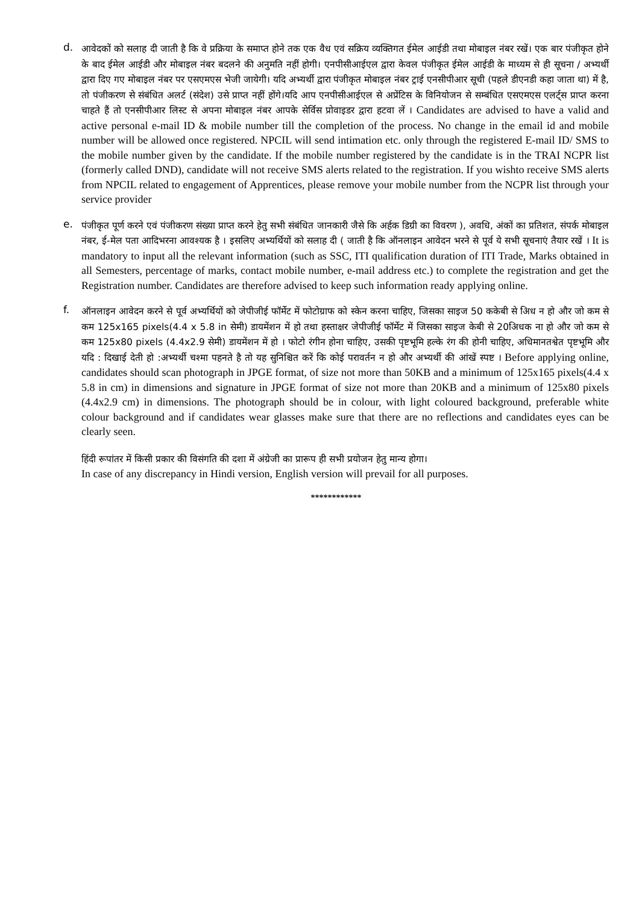d.
आवेदकों को सलाह दी जाती है कि वे प्रक्रिया के समाप्त होने तक एक वैध एवं सक्रिय व्यक्तिगत ईमेल आईडी तथा मोबाइल नंबर रखें। एक बार पंजीकृत होने के बाद ईमेल आईडी और मोबाइल नंबर बदलने की अनुमति नहीं होगी। एनपीसीआईएल द्वारा केवल पंजीकृत ईमेल आईडी के माध्यम से ही सूचना / अभ्यर्थी द्वारा दिए गए मोबाइल नंबर पर एसएमएस भेजी जायेगी। यदि अभ्यर्थी द्वारा पंजीकृत मोबाइल नंबर ट्राई एनसीपीआर सूची (पहले डीएनडी कहा जाता था) में है, तो पंजीकरण से संबंधित अलर्ट (संदेश) उसे प्राप्त नहीं होंगे।यदि आप एनपीसीआईएल से अप्रेंटिस के विनियोजन से सम्बंधित एसएमएस एलर्ट्स प्राप्त करना चाहते हैं तो एनसीपीआर लिस्ट से अपना मोबाइल नंबर आपके सेर्विस प्रोवाइडर द्वारा हटवा लें । Candidates are advised to have a valid and active personal e-mail ID & mobile number till the completion of the process. No change in the email id and mobile number will be allowed once registered. NPCIL will send intimation etc. only through the registered E-mail ID/ SMS to the mobile number given by the candidate. If the mobile number registered by the candidate is in the TRAI NCPR list (formerly called DND), candidate will not receive SMS alerts related to the registration. If you wishto receive SMS alerts from NPCIL related to engagement of Apprentices, please remove your mobile number from the NCPR list through your service provider
e.
पंजीकृत पूर्ण करने एवं पंजीकरण संख्या प्राप्त करने हेतु सभी संबंधित जानकारी जैसे कि अर्हक डिग्री का विवरण ), अवधि, अंकों का प्रतिशत, संपर्क मोबाइल नंबर, ई-मेल पता आदिभरना आवश्यक है । इसलिए अभ्यर्थियों को सलाह दी ( जाती है कि ऑनलाइन आवेदन भरने से पूर्व ये सभी सूचनाएं तैयार रखें । It is mandatory to input all the relevant information (such as SSC, ITI qualification duration of ITI Trade, Marks obtained in all Semesters, percentage of marks, contact mobile number, e-mail address etc.) to complete the registration and get the Registration number. Candidates are therefore advised to keep such information ready applying online.
f.
ऑनलाइन आवेदन करने से पूर्व अभ्यर्थियों को जेपीजीई फॉर्मेट में फोटोग्राफ को स्केन करना चाहिए, जिसका साइज 50 ककेबी से अिध न हो और जो कम से कम 125x165 pixels(4.4 x 5.8 in सेमी) डायमेंशन में हो तथा हस्ताक्षर जेपीजीई फॉर्मेट में जिसका साइज केबी से 20अिधक ना हो और जो कम से कम 125x80 pixels (4.4x2.9 सेमी) डायमेंशन में हो । फोटो रंगीन होना चाहिए, उसकी पृष्टभूमि हल्के रंग की होनी चाहिए, अधिमानतश्वेत पृष्टभूमि और यदि : दिखाई देती हो :अभ्यर्थी चश्मा पहनते है तो यह सुनिश्चित करें कि कोई परावर्तन न हो और अभ्यर्थी की आंखें स्पष्ट । Before applying online, candidates should scan photograph in JPGE format, of size not more than 50KB and a minimum of 125x165 pixels(4.4 x 5.8 in cm) in dimensions and signature in JPGE format of size not more than 20KB and a minimum of 125x80 pixels (4.4x2.9 cm) in dimensions. The photograph should be in colour, with light coloured background, preferable white colour background and if candidates wear glasses make sure that there are no reflections and candidates eyes can be clearly seen.
हिंदी रूपांतर में किसी प्रकार की विसंगति की दशा में अंग्रेजी का प्रारूप ही सभी प्रयोजन हेतु मान्य होगा।
In case of any discrepancy in Hindi version, English version will prevail for all purposes.
************